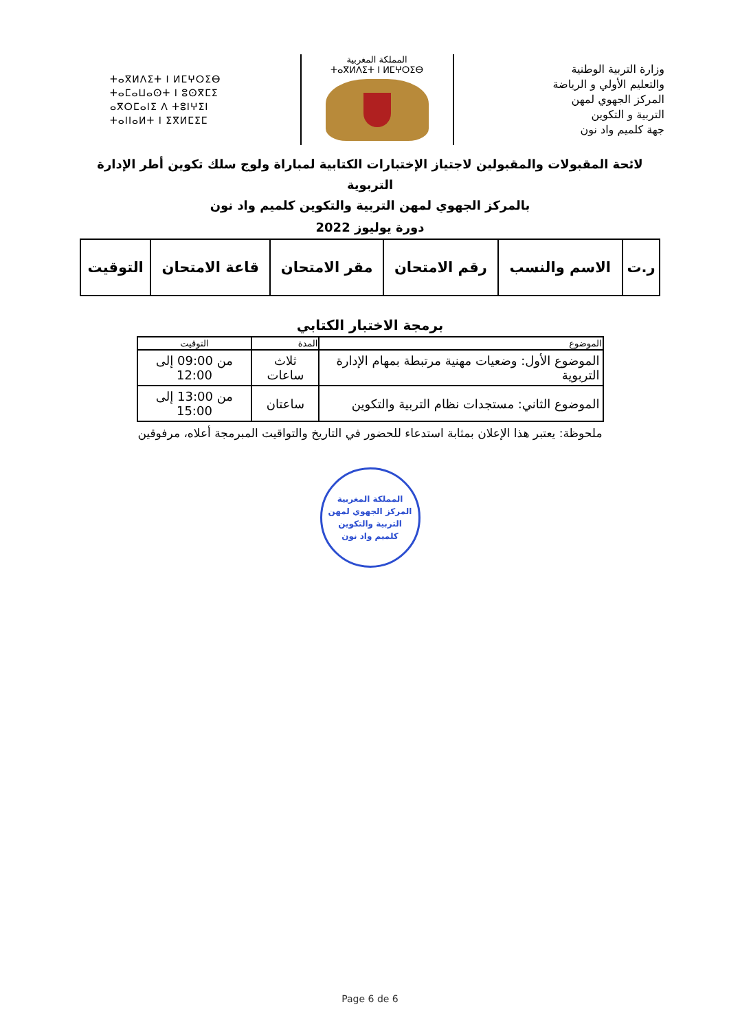ⵜⴰⴳⵍⴷⵉⵜ ⵏ ⵍⵎⵖⵔⵉⴱ
ⵜⴰⵎⴰⵡⴰⵙⵜ ⵏ ⵓⵙⴳⵎⵉ
ⴰⴳⵔⵎⴰⵏⵉ ⴷ ⵜⵓⵏⵖⵉⵏ
ⵜⴰⵏⵏⴰⵍⵜ ⵏ ⵉⴳⵍⵎⵉⵎ
المملكة المغربية
ⵜⴰⴳⵍⴷⵉⵜ ⵏ ⵍⵎⵖⵔⵉⴱ
وزارة التربية الوطنية
والتعليم الأولي و الرياضة
المركز الجهوي لمهن
التربية و التكوين
جهة كلميم واد نون
لائحة المقبولات والمقبولين لاجتياز الإختبارات الكتابية لمباراة ولوج سلك تكوين أطر الإدارة التربوية
بالمركز الجهوي لمهن التربية والتكوين كلميم واد نون
دورة يوليوز 2022
| ر.ت | الاسم والنسب | رقم الامتحان | مقر الامتحان | قاعة الامتحان | التوقيت |
| --- | --- | --- | --- | --- | --- |
برمجة الاختبار الكتابي
| الموضوع | المدة | التوقيت |
| --- | --- | --- |
| الموضوع الأول: وضعيات مهنية مرتبطة بمهام الإدارة التربوية | ثلاث ساعات | من 09:00 إلى 12:00 |
| الموضوع الثاني: مستجدات نظام التربية والتكوين | ساعتان | من 13:00 إلى 15:00 |
ملحوظة: يعتبر هذا الإعلان بمثابة استدعاء للحضور في التاريخ والتواقيت المبرمجة أعلاه، مرفوقين
المملكة المغربية
المركز الجهوي لمهن
التربية والتكوين
كلميم واد نون
Page 6 de 6